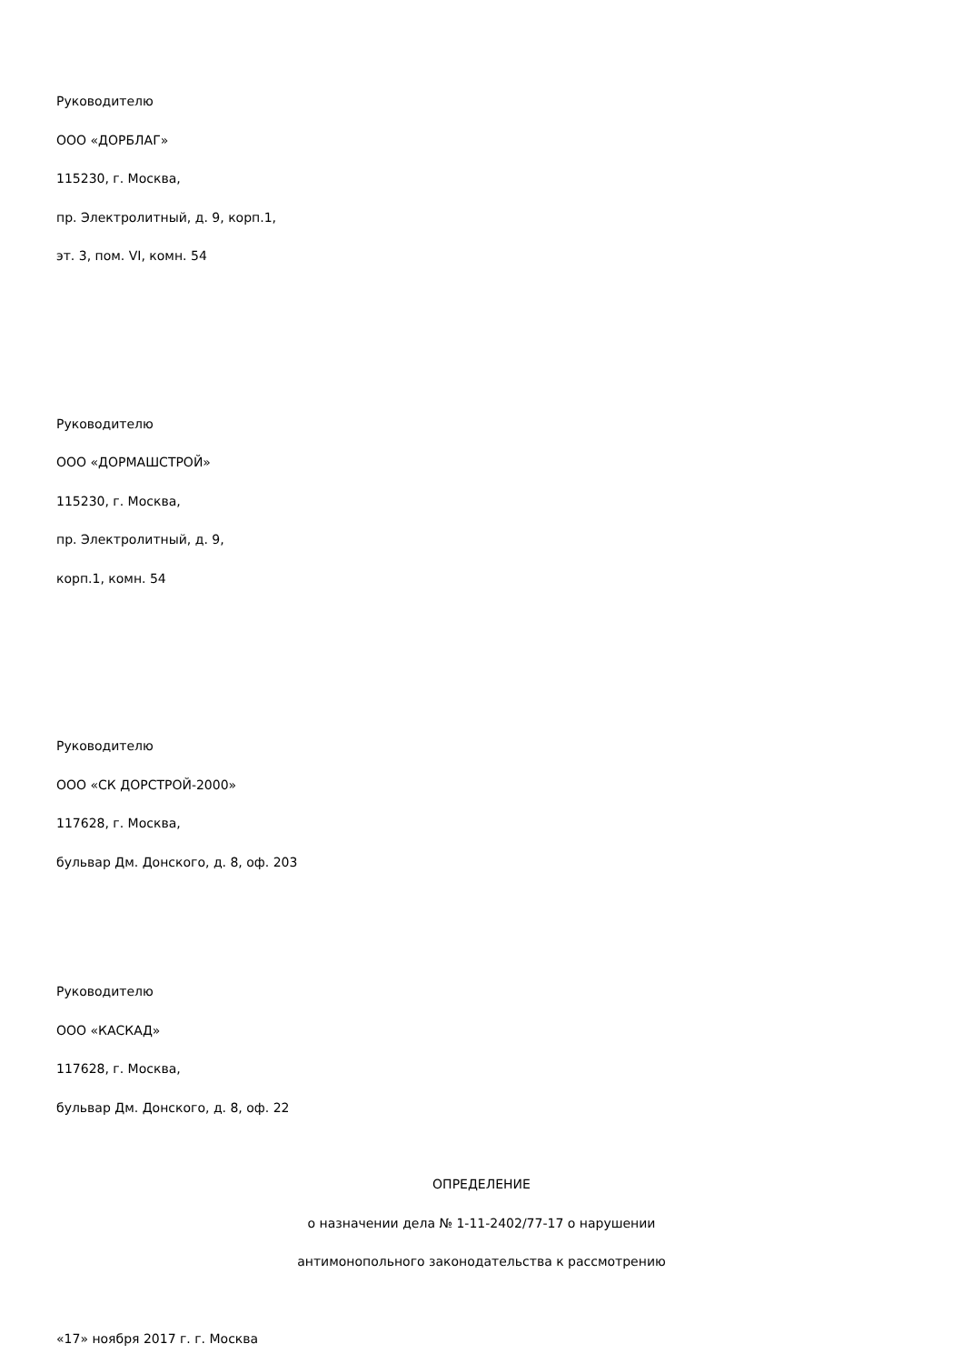Руководителю
ООО «ДОРБЛАГ»
115230, г. Москва,
пр. Электролитный, д. 9, корп.1,
эт. 3, пом. VI, комн. 54
Руководителю
ООО «ДОРМАШСТРОЙ»
115230, г. Москва,
пр. Электролитный, д. 9,
корп.1, комн. 54
Руководителю
ООО «СК ДОРСТРОЙ-2000»
117628, г. Москва,
бульвар Дм. Донского, д. 8, оф. 203
Руководителю
ООО «КАСКАД»
117628, г. Москва,
бульвар Дм. Донского, д. 8, оф. 22
ОПРЕДЕЛЕНИЕ
о назначении дела № 1-11-2402/77-17 о нарушении
антимонопольного законодательства к рассмотрению
«17» ноября 2017 г. г. Москва